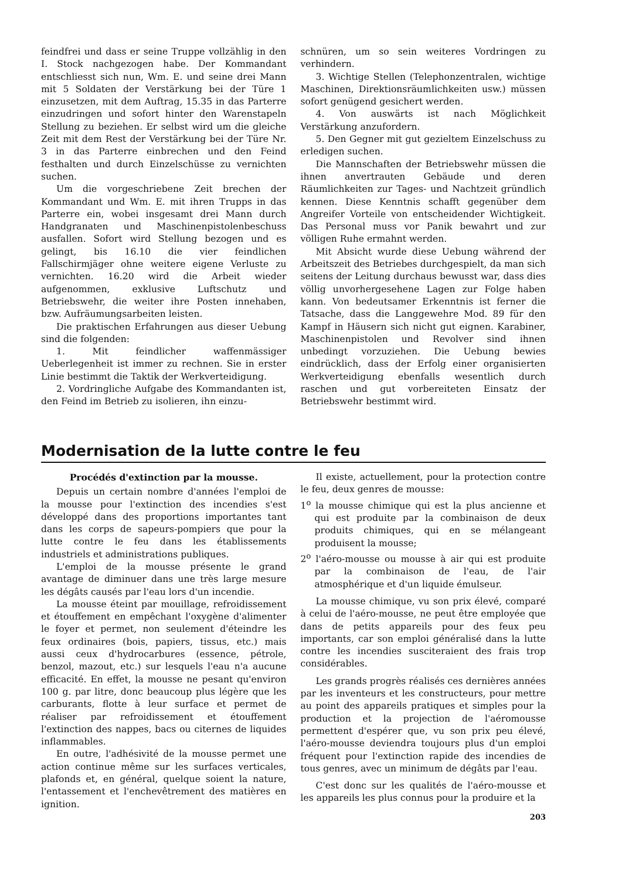feindfrei und dass er seine Truppe vollzählig in den I. Stock nachgezogen habe. Der Kommandant entschliesst sich nun, Wm. E. und seine drei Mann mit 5 Soldaten der Verstärkung bei der Türe 1 einzusetzen, mit dem Auftrag, 15.35 in das Parterre einzudringen und sofort hinter den Warenstapeln Stellung zu beziehen. Er selbst wird um die gleiche Zeit mit dem Rest der Verstärkung bei der Türe Nr. 3 in das Parterre einbrechen und den Feind festhalten und durch Einzelschüsse zu vernichten suchen.
Um die vorgeschriebene Zeit brechen der Kommandant und Wm. E. mit ihren Trupps in das Parterre ein, wobei insgesamt drei Mann durch Handgranaten und Maschinenpistolenbeschuss ausfallen. Sofort wird Stellung bezogen und es gelingt, bis 16.10 die vier feindlichen Fallschirmjäger ohne weitere eigene Verluste zu vernichten. 16.20 wird die Arbeit wieder aufgenommen, exklusive Luftschutz und Betriebswehr, die weiter ihre Posten innehaben, bzw. Aufräumungsarbeiten leisten.
Die praktischen Erfahrungen aus dieser Uebung sind die folgenden:
1. Mit feindlicher waffenmässiger Ueberlegenheit ist immer zu rechnen. Sie in erster Linie bestimmt die Taktik der Werkverteidigung.
2. Vordringliche Aufgabe des Kommandanten ist, den Feind im Betrieb zu isolieren, ihn einzu-
schnüren, um so sein weiteres Vordringen zu verhindern.
3. Wichtige Stellen (Telephonzentralen, wichtige Maschinen, Direktionsräumlichkeiten usw.) müssen sofort genügend gesichert werden.
4. Von auswärts ist nach Möglichkeit Verstärkung anzufordern.
5. Den Gegner mit gut gezieltem Einzelschuss zu erledigen suchen.
Die Mannschaften der Betriebswehr müssen die ihnen anvertrauten Gebäude und deren Räumlichkeiten zur Tages- und Nachtzeit gründlich kennen. Diese Kenntnis schafft gegenüber dem Angreifer Vorteile von entscheidender Wichtigkeit. Das Personal muss vor Panik bewahrt und zur völligen Ruhe ermahnt werden.
Mit Absicht wurde diese Uebung während der Arbeitszeit des Betriebes durchgespielt, da man sich seitens der Leitung durchaus bewusst war, dass dies völlig unvorhergesehene Lagen zur Folge haben kann. Von bedeutsamer Erkenntnis ist ferner die Tatsache, dass die Langgewehre Mod. 89 für den Kampf in Häusern sich nicht gut eignen. Karabiner, Maschinenpistolen und Revolver sind ihnen unbedingt vorzuziehen. Die Uebung bewies eindrücklich, dass der Erfolg einer organisierten Werkverteidigung ebenfalls wesentlich durch raschen und gut vorbereiteten Einsatz der Betriebswehr bestimmt wird.
Modernisation de la lutte contre le feu
Procédés d'extinction par la mousse.
Depuis un certain nombre d'années l'emploi de la mousse pour l'extinction des incendies s'est développé dans des proportions importantes tant dans les corps de sapeurs-pompiers que pour la lutte contre le feu dans les établissements industriels et administrations publiques.
L'emploi de la mousse présente le grand avantage de diminuer dans une très large mesure les dégâts causés par l'eau lors d'un incendie.
La mousse éteint par mouillage, refroidissement et étouffement en empêchant l'oxygène d'alimenter le foyer et permet, non seulement d'éteindre les feux ordinaires (bois, papiers, tissus, etc.) mais aussi ceux d'hydrocarbures (essence, pétrole, benzol, mazout, etc.) sur lesquels l'eau n'a aucune efficacité. En effet, la mousse ne pesant qu'environ 100 g. par litre, donc beaucoup plus légère que les carburants, flotte à leur surface et permet de réaliser par refroidissement et étouffement l'extinction des nappes, bacs ou citernes de liquides inflammables.
En outre, l'adhésivité de la mousse permet une action continue même sur les surfaces verticales, plafonds et, en général, quelque soient la nature, l'entassement et l'enchevêtrement des matières en ignition.
Il existe, actuellement, pour la protection contre le feu, deux genres de mousse:
1<sup>o</sup> la mousse chimique qui est la plus ancienne et qui est produite par la combinaison de deux produits chimiques, qui en se mélangeant produisent la mousse;
2<sup>o</sup> l'aéro-mousse ou mousse à air qui est produite par la combinaison de l'eau, de l'air atmosphérique et d'un liquide émulseur.
La mousse chimique, vu son prix élevé, comparé à celui de l'aéro-mousse, ne peut être employée que dans de petits appareils pour des feux peu importants, car son emploi généralisé dans la lutte contre les incendies susciteraient des frais trop considérables.
Les grands progrès réalisés ces dernières années par les inventeurs et les constructeurs, pour mettre au point des appareils pratiques et simples pour la production et la projection de l'aéromousse permettent d'espérer que, vu son prix peu élevé, l'aéro-mousse deviendra toujours plus d'un emploi fréquent pour l'extinction rapide des incendies de tous genres, avec un minimum de dégâts par l'eau.
C'est donc sur les qualités de l'aéro-mousse et les appareils les plus connus pour la produire et la
203